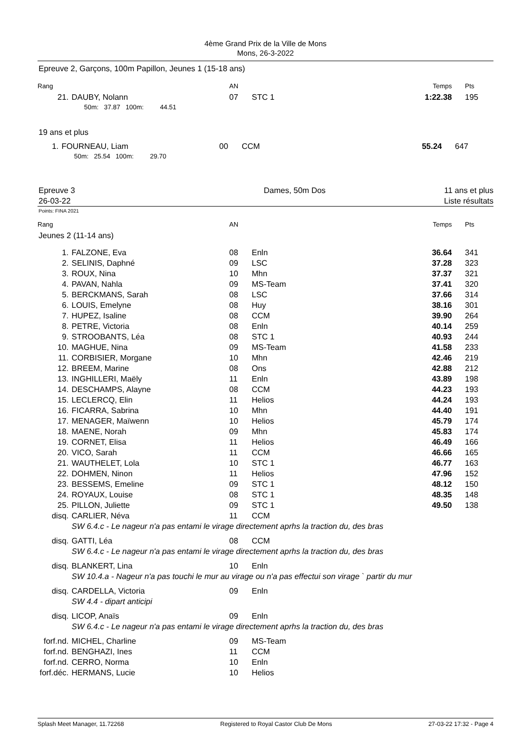4ème Grand Prix de la Ville de Mons
Mons, 26-3-2022
Epreuve 2, Garçons, 100m Papillon, Jeunes 1 (15-18 ans)
| Rang | | AN | | Temps | Pts |
| 21. | DAUBY, Nolann | 07 | STC 1 | 1:22.38 | 195 |
| | 50m: 37.87 100m: 44.51 | | | | |
19 ans et plus
| 1. | FOURNEAU, Liam | 00 | CCM | 55.24 | 647 |
| | 50m: 25.54 100m: 29.70 | | | | |
Epreuve 3
26-03-22
Dames, 50m Dos 11 ans et plus
Liste résultats
Points: FINA 2021
| Rang | | AN | | Temps | Pts |
| Jeunes 2 (11-14 ans) | | | | | |
| 1. | FALZONE, Eva | 08 | Enln | 36.64 | 341 |
| 2. | SELINIS, Daphné | 09 | LSC | 37.28 | 323 |
| 3. | ROUX, Nina | 10 | Mhn | 37.37 | 321 |
| 4. | PAVAN, Nahla | 09 | MS-Team | 37.41 | 320 |
| 5. | BERCKMANS, Sarah | 08 | LSC | 37.66 | 314 |
| 6. | LOUIS, Emelyne | 08 | Huy | 38.16 | 301 |
| 7. | HUPEZ, Isaline | 08 | CCM | 39.90 | 264 |
| 8. | PETRE, Victoria | 08 | Enln | 40.14 | 259 |
| 9. | STROOBANTS, Léa | 08 | STC 1 | 40.93 | 244 |
| 10. | MAGHUE, Nina | 09 | MS-Team | 41.58 | 233 |
| 11. | CORBISIER, Morgane | 10 | Mhn | 42.46 | 219 |
| 12. | BREEM, Marine | 08 | Ons | 42.88 | 212 |
| 13. | INGHILLERI, Maëly | 11 | Enln | 43.89 | 198 |
| 14. | DESCHAMPS, Alayne | 08 | CCM | 44.23 | 193 |
| 15. | LECLERCQ, Elin | 11 | Helios | 44.24 | 193 |
| 16. | FICARRA, Sabrina | 10 | Mhn | 44.40 | 191 |
| 17. | MENAGER, Maïwenn | 10 | Helios | 45.79 | 174 |
| 18. | MAENE, Norah | 09 | Mhn | 45.83 | 174 |
| 19. | CORNET, Elisa | 11 | Helios | 46.49 | 166 |
| 20. | VICO, Sarah | 11 | CCM | 46.66 | 165 |
| 21. | WAUTHELET, Lola | 10 | STC 1 | 46.77 | 163 |
| 22. | DOHMEN, Ninon | 11 | Helios | 47.96 | 152 |
| 23. | BESSEMS, Emeline | 09 | STC 1 | 48.12 | 150 |
| 24. | ROYAUX, Louise | 08 | STC 1 | 48.35 | 148 |
| 25. | PILLON, Juliette | 09 | STC 1 | 49.50 | 138 |
| disq. | CARLIER, Néva | 11 | CCM | | |
| | SW 6.4.c - Le nageur n'a pas entami le virage directement aprhs la traction du, des bras | | | | |
| disq. | GATTI, Léa | 08 | CCM | | |
| | SW 6.4.c - Le nageur n'a pas entami le virage directement aprhs la traction du, des bras | | | | |
| disq. | BLANKERT, Lina | 10 | Enln | | |
| | SW 10.4.a - Nageur n'a pas touchi le mur au virage ou n'a pas effectui son virage ` partir du mur | | | | |
| disq. | CARDELLA, Victoria | 09 | Enln | | |
| | SW 4.4 - dipart anticipi | | | | |
| disq. | LICOP, Anaïs | 09 | Enln | | |
| | SW 6.4.c - Le nageur n'a pas entami le virage directement aprhs la traction du, des bras | | | | |
| forf.nd. | MICHEL, Charline | 09 | MS-Team | | |
| forf.nd. | BENGHAZI, Ines | 11 | CCM | | |
| forf.nd. | CERRO, Norma | 10 | Enln | | |
| forf.déc. | HERMANS, Lucie | 10 | Helios | | |
Splash Meet Manager, 11.72268 Registered to Royal Castor Club De Mons 27-03-22 17:32 - Page 4